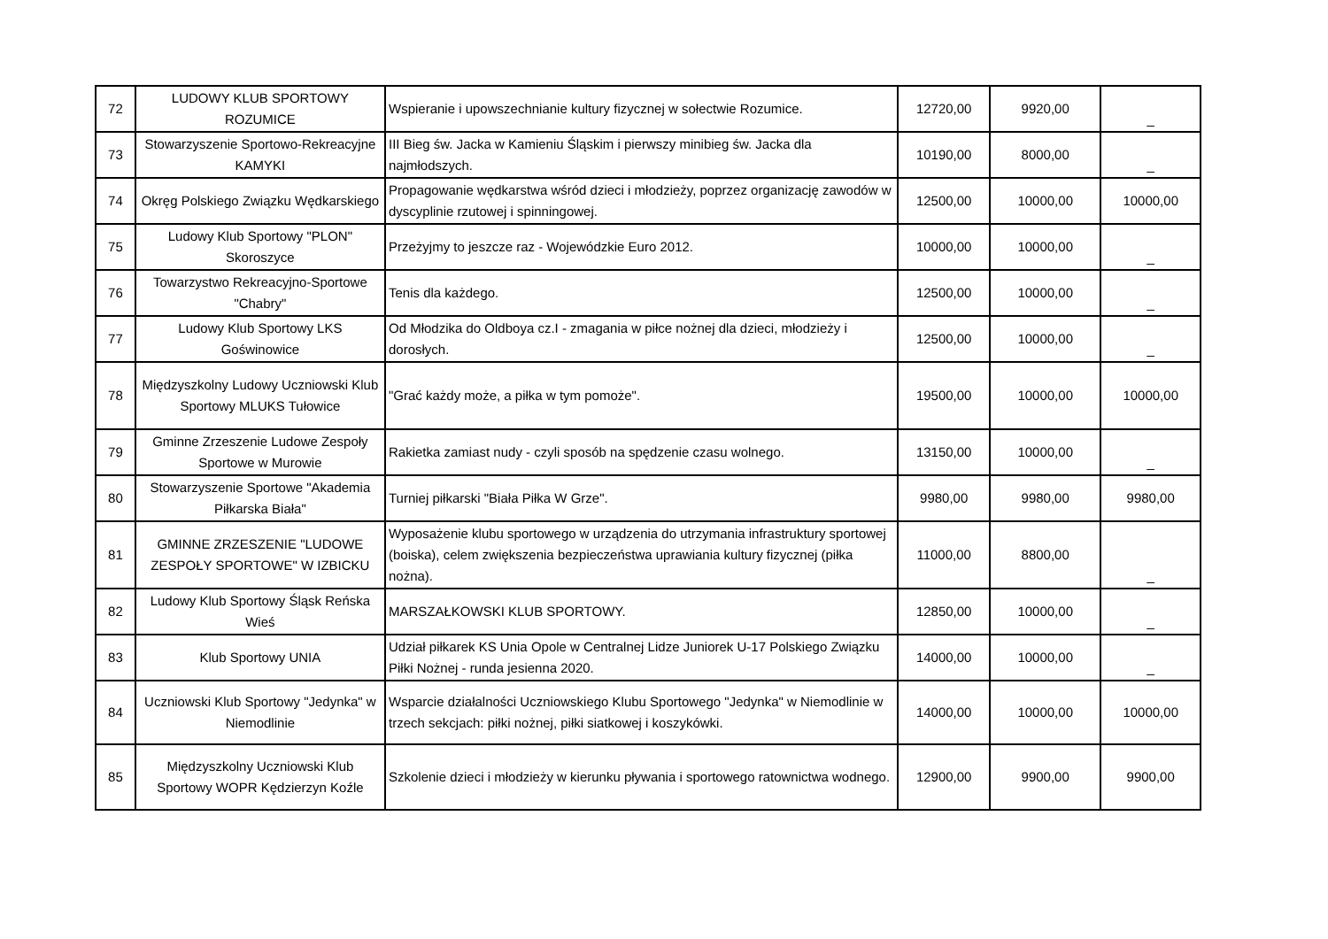| 72 | LUDOWY KLUB SPORTOWY ROZUMICE | Wspieranie i upowszechnianie kultury fizycznej w sołectwie Rozumice. | 12720,00 | 9920,00 | _ |
| 73 | Stowarzyszenie Sportowo-Rekreacyjne KAMYKI | III Bieg św. Jacka w Kamieniu Śląskim i pierwszy minibieg św. Jacka dla najmłodszych. | 10190,00 | 8000,00 | _ |
| 74 | Okręg Polskiego Związku Wędkarskiego | Propagowanie wędkarstwa wśród dzieci i młodzieży, poprzez organizację zawodów w dyscyplinie rzutowej i spinningowej. | 12500,00 | 10000,00 | 10000,00 |
| 75 | Ludowy Klub Sportowy "PLON" Skoroszyce | Przeżyjmy to jeszcze raz - Wojewódzkie Euro 2012. | 10000,00 | 10000,00 | _ |
| 76 | Towarzystwo Rekreacyjno-Sportowe "Chabry" | Tenis dla każdego. | 12500,00 | 10000,00 | _ |
| 77 | Ludowy Klub Sportowy LKS Goświnowice | Od Młodzika do Oldboya cz.I - zmagania w piłce nożnej dla dzieci, młodzieży i dorosłych. | 12500,00 | 10000,00 | _ |
| 78 | Międzyszkolny Ludowy Uczniowski Klub Sportowy MLUKS Tułowice | "Grać każdy może, a piłka w tym pomoże". | 19500,00 | 10000,00 | 10000,00 |
| 79 | Gminne Zrzeszenie Ludowe Zespoły Sportowe w Murowie | Rakietka zamiast nudy - czyli sposób na spędzenie czasu wolnego. | 13150,00 | 10000,00 | _ |
| 80 | Stowarzyszenie Sportowe "Akademia Piłkarska Biała" | Turniej piłkarski "Biała Piłka W Grze". | 9980,00 | 9980,00 | 9980,00 |
| 81 | GMINNE ZRZESZENIE "LUDOWE ZESPOŁY SPORTOWE" W IZBICKU | Wyposażenie klubu sportowego w urządzenia do utrzymania infrastruktury sportowej (boiska), celem zwiększenia bezpieczeństwa uprawiania kultury fizycznej (piłka nożna). | 11000,00 | 8800,00 | _ |
| 82 | Ludowy Klub Sportowy Śląsk Reńska Wieś | MARSZAŁKOWSKI KLUB SPORTOWY. | 12850,00 | 10000,00 | _ |
| 83 | Klub Sportowy UNIA | Udział piłkarek KS Unia Opole w Centralnej Lidze Juniorek U-17 Polskiego Związku Piłki Nożnej - runda jesienna 2020. | 14000,00 | 10000,00 | _ |
| 84 | Uczniowski Klub Sportowy "Jedynka" w Niemodlinie | Wsparcie działalności Uczniowskiego Klubu Sportowego "Jedynka" w Niemodlinie w trzech sekcjach: piłki nożnej, piłki siatkowej i koszykówki. | 14000,00 | 10000,00 | 10000,00 |
| 85 | Międzyszkolny Uczniowski Klub Sportowy WOPR Kędzierzyn Koźle | Szkolenie dzieci i młodzieży w kierunku pływania i sportowego ratownictwa wodnego. | 12900,00 | 9900,00 | 9900,00 |